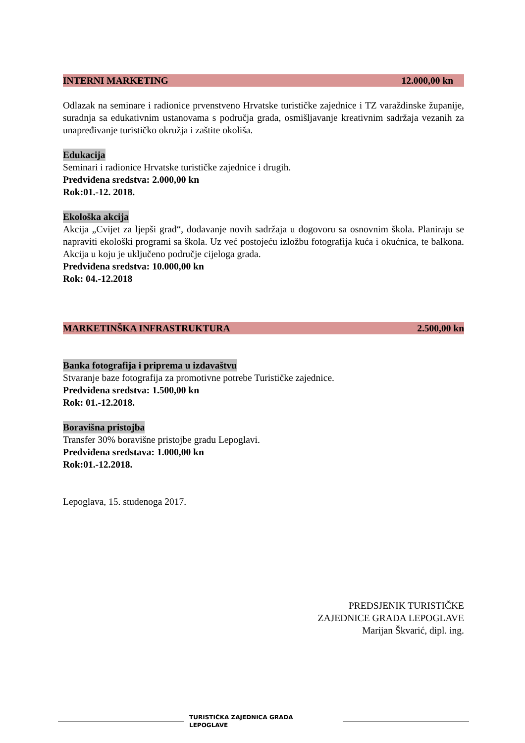INTERNI MARKETING 12.000,00 kn
Odlazak na seminare i radionice prvenstveno Hrvatske turističke zajednice i TZ varaždinske županije, suradnja sa edukativnim ustanovama s područja grada, osmišljavanje kreativnim sadržaja vezanih za unapređivanje turističko okružja i zaštite okoliša.
Edukacija
Seminari i radionice Hrvatske turističke zajednice i drugih.
Predviđena sredstva: 2.000,00 kn
Rok:01.-12. 2018.
Ekološka akcija
Akcija „Cvijet za ljepši grad“, dodavanje novih sadržaja u dogovoru sa osnovnim škola. Planiraju se napraviti ekološki programi sa škola. Uz već postojeću izložbu fotografija kuća i okućnica, te balkona. Akcija u koju je uključeno područje cijeloga grada.
Predviđena sredstva: 10.000,00 kn
Rok: 04.-12.2018
MARKETINŠKA INFRASTRUKTURA 2.500,00 kn
Banka fotografija i priprema u izdavaštvu
Stvaranje baze fotografija za promotivne potrebe Turističke zajednice.
Predviđena sredstva: 1.500,00 kn
Rok: 01.-12.2018.
Boravišna pristojba
Transfer 30% boravišne pristojbe gradu Lepoglavi.
Predviđena sredstava: 1.000,00 kn
Rok:01.-12.2018.
Lepoglava, 15. studenoga 2017.
PREDSJENIK TURISTIČKE
ZAJEDNICE GRADA LEPOGLAVE
Marijan Škvarić, dipl. ing.
TURISTIČKA ZAJEDNICA GRADA
LEPOGLAVE